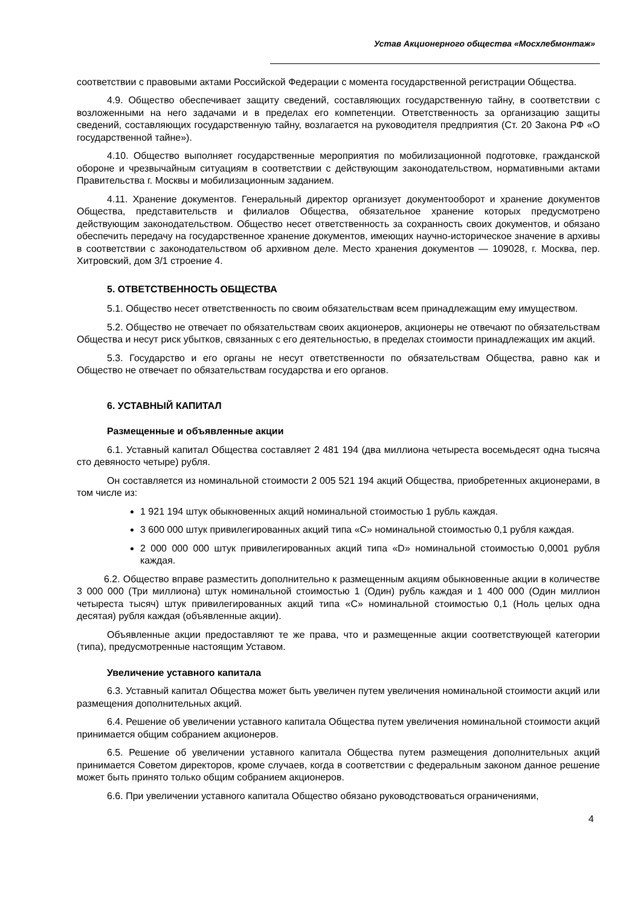Устав Акционерного общества «Мосхлебмонтаж»
соответствии с правовыми актами Российской Федерации с момента государственной регистрации Общества.
4.9. Общество обеспечивает защиту сведений, составляющих государственную тайну, в соответствии с возложенными на него задачами и в пределах его компетенции. Ответственность за организацию защиты сведений, составляющих государственную тайну, возлагается на руководителя предприятия (Ст. 20 Закона РФ «О государственной тайне»).
4.10. Общество выполняет государственные мероприятия по мобилизационной подготовке, гражданской обороне и чрезвычайным ситуациям в соответствии с действующим законодательством, нормативными актами Правительства г. Москвы и мобилизационным заданием.
4.11. Хранение документов. Генеральный директор организует документооборот и хранение документов Общества, представительств и филиалов Общества, обязательное хранение которых предусмотрено действующим законодательством. Общество несет ответственность за сохранность своих документов, и обязано обеспечить передачу на государственное хранение документов, имеющих научно-историческое значение в архивы в соответствии с законодательством об архивном деле. Место хранения документов — 109028, г. Москва, пер. Хитровский, дом 3/1 строение 4.
5. ОТВЕТСТВЕННОСТЬ ОБЩЕСТВА
5.1. Общество несет ответственность по своим обязательствам всем принадлежащим ему имуществом.
5.2. Общество не отвечает по обязательствам своих акционеров, акционеры не отвечают по обязательствам Общества и несут риск убытков, связанных с его деятельностью, в пределах стоимости принадлежащих им акций.
5.3. Государство и его органы не несут ответственности по обязательствам Общества, равно как и Общество не отвечает по обязательствам государства и его органов.
6. УСТАВНЫЙ КАПИТАЛ
Размещенные и объявленные акции
6.1. Уставный капитал Общества составляет 2 481 194 (два миллиона четыреста восемьдесят одна тысяча сто девяносто четыре) рубля.
Он составляется из номинальной стоимости 2 005 521 194 акций Общества, приобретенных акционерами, в том числе из:
1 921 194 штук обыкновенных акций номинальной стоимостью 1 рубль каждая.
3 600 000 штук привилегированных акций типа «C» номинальной стоимостью 0,1 рубля каждая.
2 000 000 000 штук привилегированных акций типа «D» номинальной стоимостью 0,0001 рубля каждая.
6.2. Общество вправе разместить дополнительно к размещенным акциям обыкновенные акции в количестве 3 000 000 (Три миллиона) штук номинальной стоимостью 1 (Один) рубль каждая и 1 400 000 (Один миллион четыреста тысяч) штук привилегированных акций типа «С» номинальной стоимостью 0,1 (Ноль целых одна десятая) рубля каждая (объявленные акции).
Объявленные акции предоставляют те же права, что и размещенные акции соответствующей категории (типа), предусмотренные настоящим Уставом.
Увеличение уставного капитала
6.3. Уставный капитал Общества может быть увеличен путем увеличения номинальной стоимости акций или размещения дополнительных акций.
6.4. Решение об увеличении уставного капитала Общества путем увеличения номинальной стоимости акций принимается общим собранием акционеров.
6.5. Решение об увеличении уставного капитала Общества путем размещения дополнительных акций принимается Советом директоров, кроме случаев, когда в соответствии с федеральным законом данное решение может быть принято только общим собранием акционеров.
6.6. При увеличении уставного капитала Общество обязано руководствоваться ограничениями,
4